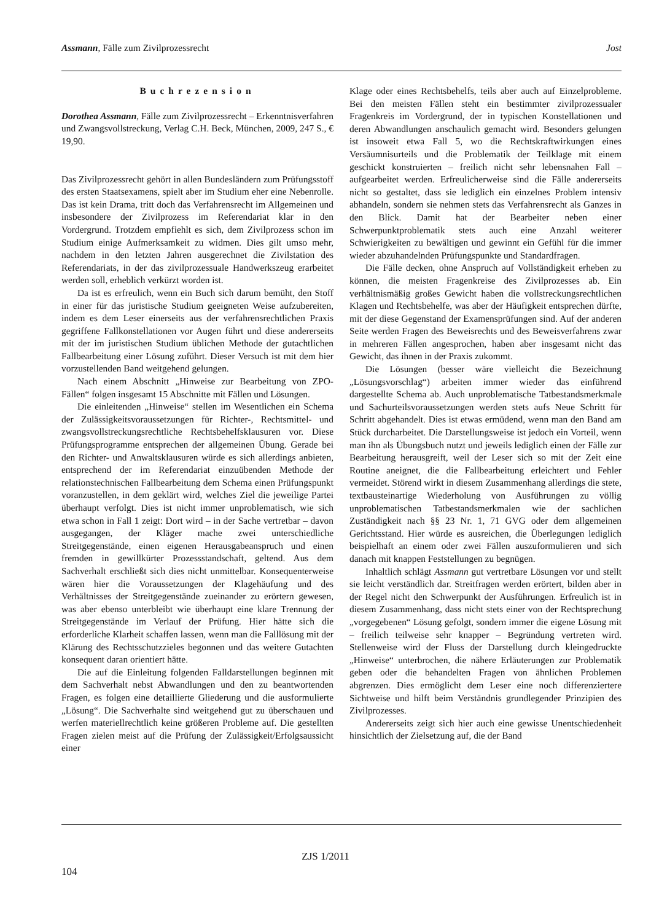Assmann, Fälle zum Zivilprozessrecht Jost
Buchrezension
Dorothea Assmann, Fälle zum Zivilprozessrecht – Erkenntnisverfahren und Zwangsvollstreckung, Verlag C.H. Beck, München, 2009, 247 S., € 19,90.
Das Zivilprozessrecht gehört in allen Bundesländern zum Prüfungsstoff des ersten Staatsexamens, spielt aber im Studium eher eine Nebenrolle. Das ist kein Drama, tritt doch das Verfahrensrecht im Allgemeinen und insbesondere der Zivilprozess im Referendariat klar in den Vordergrund. Trotzdem empfiehlt es sich, dem Zivilprozess schon im Studium einige Aufmerksamkeit zu widmen. Dies gilt umso mehr, nachdem in den letzten Jahren ausgerechnet die Zivilstation des Referendariats, in der das zivilprozessuale Handwerkszeug erarbeitet werden soll, erheblich verkürzt worden ist.
Da ist es erfreulich, wenn ein Buch sich darum bemüht, den Stoff in einer für das juristische Studium geeigneten Weise aufzubereiten, indem es dem Leser einerseits aus der verfahrensrechtlichen Praxis gegriffene Fallkonstellationen vor Augen führt und diese andererseits mit der im juristischen Studium üblichen Methode der gutachtlichen Fallbearbeitung einer Lösung zuführt. Dieser Versuch ist mit dem hier vorzustellenden Band weitgehend gelungen.
Nach einem Abschnitt „Hinweise zur Bearbeitung von ZPO-Fällen“ folgen insgesamt 15 Abschnitte mit Fällen und Lösungen.
Die einleitenden „Hinweise“ stellen im Wesentlichen ein Schema der Zulässigkeitsvoraussetzungen für Richter-, Rechtsmittel- und zwangsvollstreckungsrechtliche Rechtsbehelfsklausuren vor. Diese Prüfungsprogramme entsprechen der allgemeinen Übung. Gerade bei den Richter- und Anwaltsklausuren würde es sich allerdings anbieten, entsprechend der im Referendariat einzuübenden Methode der relationstechnischen Fallbearbeitung dem Schema einen Prüfungspunkt voranzustellen, in dem geklärt wird, welches Ziel die jeweilige Partei überhaupt verfolgt. Dies ist nicht immer unproblematisch, wie sich etwa schon in Fall 1 zeigt: Dort wird – in der Sache vertretbar – davon ausgegangen, der Kläger mache zwei unterschiedliche Streitgegenstände, einen eigenen Herausgabeanspruch und einen fremden in gewillkürter Prozessstandschaft, geltend. Aus dem Sachverhalt erschließt sich dies nicht unmittelbar. Konsequenterweise wären hier die Voraussetzungen der Klagehäufung und des Verhältnisses der Streitgegenstände zueinander zu erörtern gewesen, was aber ebenso unterbleibt wie überhaupt eine klare Trennung der Streitgegenstände im Verlauf der Prüfung. Hier hätte sich die erforderliche Klarheit schaffen lassen, wenn man die Falllösung mit der Klärung des Rechtsschutzzieles begonnen und das weitere Gutachten konsequent daran orientiert hätte.
Die auf die Einleitung folgenden Falldarstellungen beginnen mit dem Sachverhalt nebst Abwandlungen und den zu beantwortenden Fragen, es folgen eine detaillierte Gliederung und die ausformulierte „Lösung“. Die Sachverhalte sind weitgehend gut zu überschauen und werfen materiellrechtlich keine größeren Probleme auf. Die gestellten Fragen zielen meist auf die Prüfung der Zulässigkeit/Erfolgsaussicht einer
Klage oder eines Rechtsbehelfs, teils aber auch auf Einzelprobleme. Bei den meisten Fällen steht ein bestimmter zivilprozessualer Fragenkreis im Vordergrund, der in typischen Konstellationen und deren Abwandlungen anschaulich gemacht wird. Besonders gelungen ist insoweit etwa Fall 5, wo die Rechtskraftwirkungen eines Versäumnisurteils und die Problematik der Teilklage mit einem geschickt konstruierten – freilich nicht sehr lebensnahen Fall – aufgearbeitet werden. Erfreulicherweise sind die Fälle andererseits nicht so gestaltet, dass sie lediglich ein einzelnes Problem intensiv abhandeln, sondern sie nehmen stets das Verfahrensrecht als Ganzes in den Blick. Damit hat der Bearbeiter neben einer Schwerpunktproblematik stets auch eine Anzahl weiterer Schwierigkeiten zu bewältigen und gewinnt ein Gefühl für die immer wieder abzuhandelnden Prüfungspunkte und Standardfragen.
Die Fälle decken, ohne Anspruch auf Vollständigkeit erheben zu können, die meisten Fragenkreise des Zivilprozesses ab. Ein verhältnismäßig großes Gewicht haben die vollstreckungsrechtlichen Klagen und Rechtsbehelfe, was aber der Häufigkeit entsprechen dürfte, mit der diese Gegenstand der Examensprüfungen sind. Auf der anderen Seite werden Fragen des Beweisrechts und des Beweisverfahrens zwar in mehreren Fällen angesprochen, haben aber insgesamt nicht das Gewicht, das ihnen in der Praxis zukommt.
Die Lösungen (besser wäre vielleicht die Bezeichnung „Lösungsvorschlag“) arbeiten immer wieder das einführend dargestellte Schema ab. Auch unproblematische Tatbestandsmerkmale und Sachurteilsvoraussetzungen werden stets aufs Neue Schritt für Schritt abgehandelt. Dies ist etwas ermüdend, wenn man den Band am Stück durcharbeitet. Die Darstellungsweise ist jedoch ein Vorteil, wenn man ihn als Übungsbuch nutzt und jeweils lediglich einen der Fälle zur Bearbeitung herausgreift, weil der Leser sich so mit der Zeit eine Routine aneignet, die die Fallbearbeitung erleichtert und Fehler vermeidet. Störend wirkt in diesem Zusammenhang allerdings die stete, textbausteinartige Wiederholung von Ausführungen zu völlig unproblematischen Tatbestandsmerkmalen wie der sachlichen Zuständigkeit nach §§ 23 Nr. 1, 71 GVG oder dem allgemeinen Gerichtsstand. Hier würde es ausreichen, die Überlegungen lediglich beispielhaft an einem oder zwei Fällen auszuformulieren und sich danach mit knappen Feststellungen zu begnügen.
Inhaltlich schlägt Assmann gut vertretbare Lösungen vor und stellt sie leicht verständlich dar. Streitfragen werden erörtert, bilden aber in der Regel nicht den Schwerpunkt der Ausführungen. Erfreulich ist in diesem Zusammenhang, dass nicht stets einer von der Rechtsprechung „vorgegebenen“ Lösung gefolgt, sondern immer die eigene Lösung mit – freilich teilweise sehr knapper – Begründung vertreten wird. Stellenweise wird der Fluss der Darstellung durch kleingedruckte „Hinweise“ unterbrochen, die nähere Erläuterungen zur Problematik geben oder die behandelten Fragen von ähnlichen Problemen abgrenzen. Dies ermöglicht dem Leser eine noch differenziertere Sichtweise und hilft beim Verständnis grundlegender Prinzipien des Zivilprozesses.
Andererseits zeigt sich hier auch eine gewisse Unentschiedenheit hinsichtlich der Zielsetzung auf, die der Band
ZJS 1/2011
104